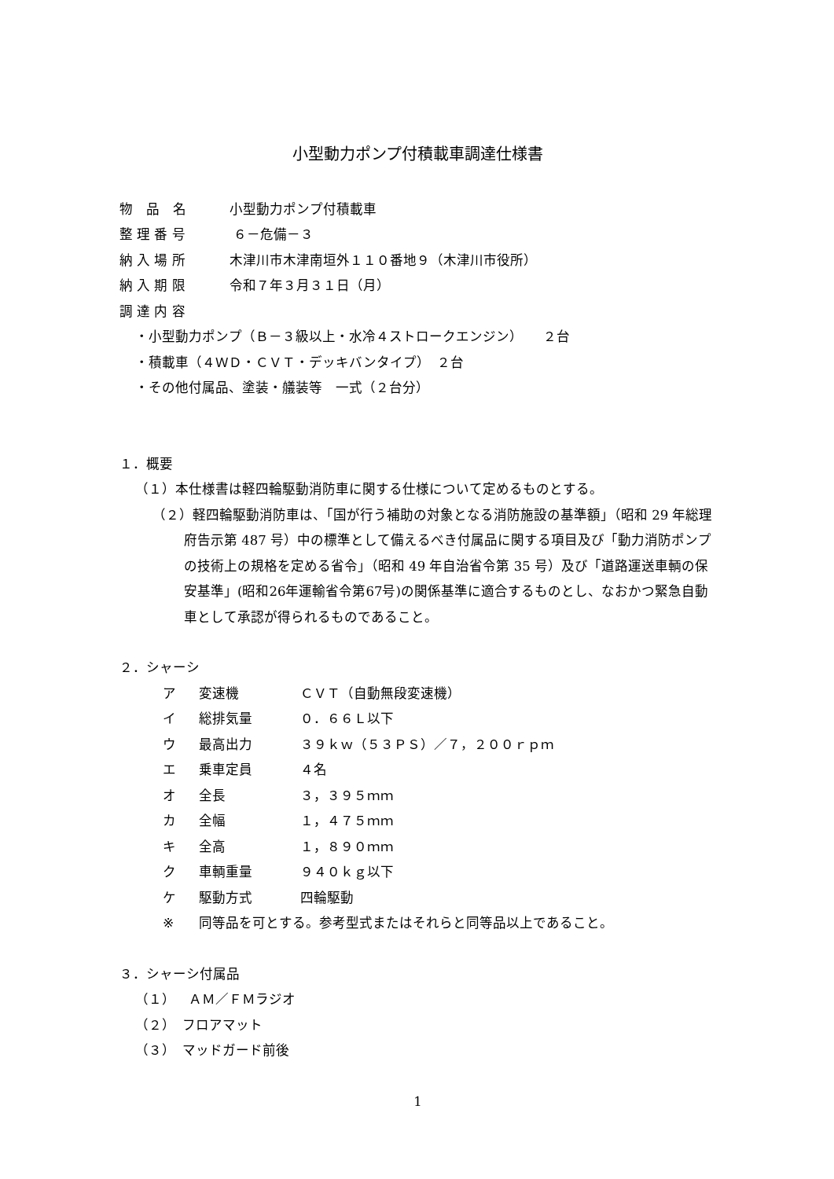小型動力ポンプ付積載車調達仕様書
物　品　名 小型動力ポンプ付積載車
整 理 番 号 ６－危備－３
納 入 場 所 木津川市木津南垣外１１０番地９（木津川市役所）
納 入 期 限 令和７年３月３１日（月）
調 達 内 容
・小型動力ポンプ（Ｂ－３級以上・水冷４ストロークエンジン）　　２台
・積載車（４ＷＤ・ＣＶＴ・デッキバンタイプ）　２台
・その他付属品、塗装・艤装等　一式（２台分）
１．概要
（１）本仕様書は軽四輪駆動消防車に関する仕様について定めるものとする。
（２）軽四輪駆動消防車は、「国が行う補助の対象となる消防施設の基準額」（昭和 29 年総理府告示第 487 号）中の標準として備えるべき付属品に関する項目及び「動力消防ポンプの技術上の規格を定める省令」（昭和 49 年自治省令第 35 号）及び「道路運送車輌の保安基準」(昭和26年運輸省令第67号)の関係基準に適合するものとし、なおかつ緊急自動車として承認が得られるものであること。
２．シャーシ
ア 変速機 ＣＶＴ（自動無段変速機）
イ 総排気量 ０．６６Ｌ以下
ウ 最高出力 ３９ｋｗ（５３ＰＳ）／７，２００ｒｐｍ
エ 乗車定員 ４名
オ 全長 ３，３９５ｍｍ
カ 全幅 １，４７５ｍｍ
キ 全高 １，８９０ｍｍ
ク 車輌重量 ９４０ｋｇ以下
ケ 駆動方式 四輪駆動
※ 同等品を可とする。参考型式またはそれらと同等品以上であること。
３．シャーシ付属品
（１）　ＡＭ／ＦＭラジオ
（２）　フロアマット
（３）　マッドガード前後
1